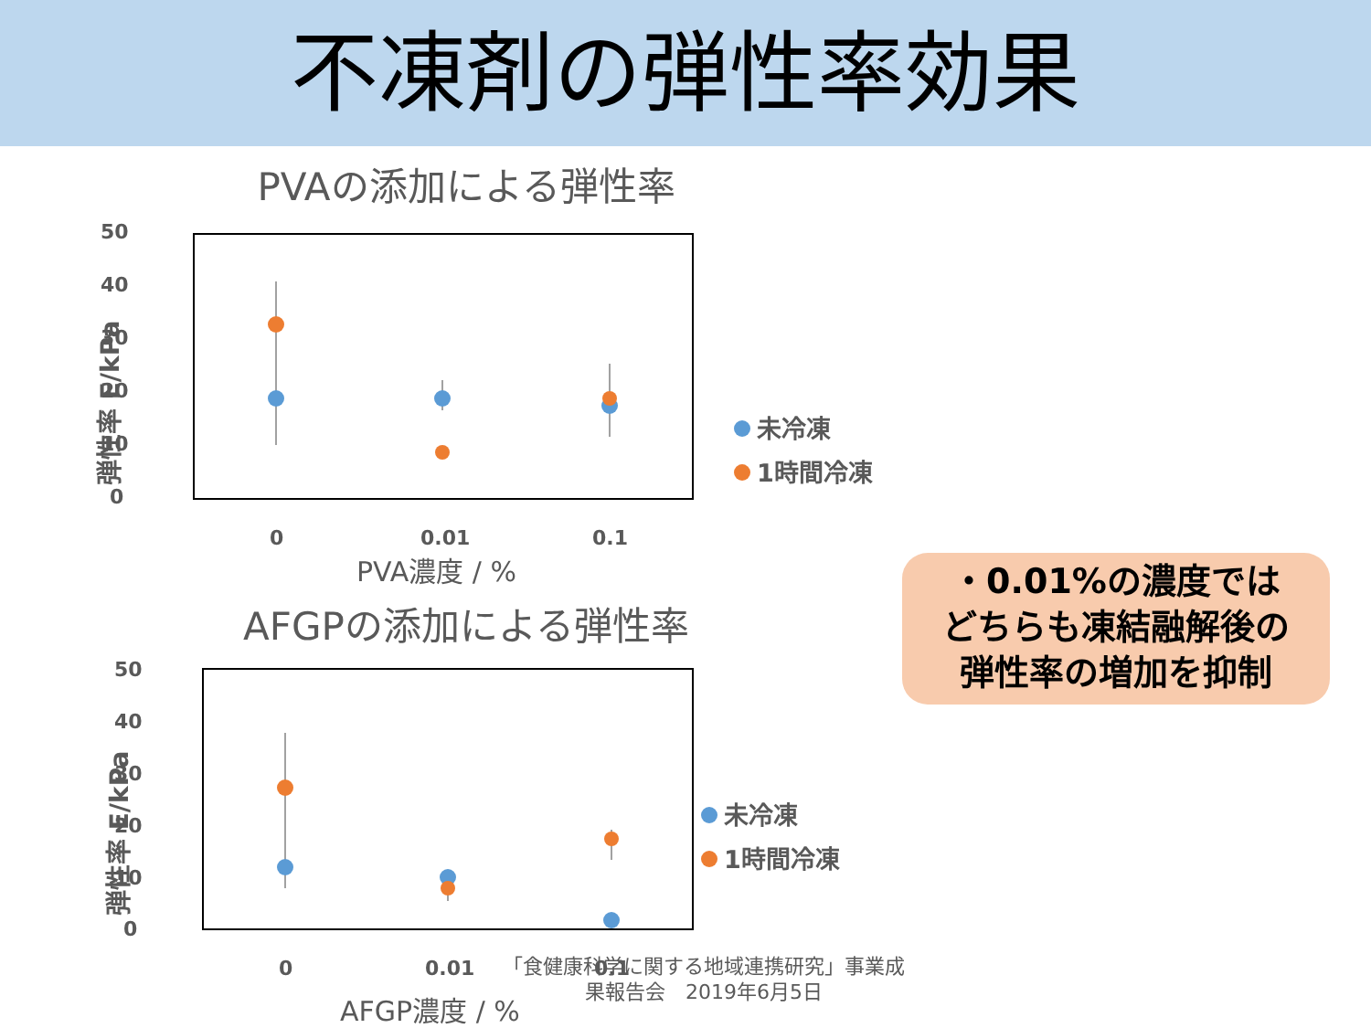不凍剤の弾性率効果
PVAの添加による弾性率
50
40
30
20
10
0
弾性率 E/kPa
0
0.01
0.1
PVA濃度 / %
未冷凍
1時間冷凍
AFGPの添加による弾性率
50
40
30
20
10
0
弾性率 E/kPa
0
0.01
0.1
AFGP濃度 / %
未冷凍
1時間冷凍
・0.01%の濃度では
どちらも凍結融解後の
弾性率の増加を抑制
「食健康科学に関する地域連携研究」事業成
果報告会　2019年6月5日